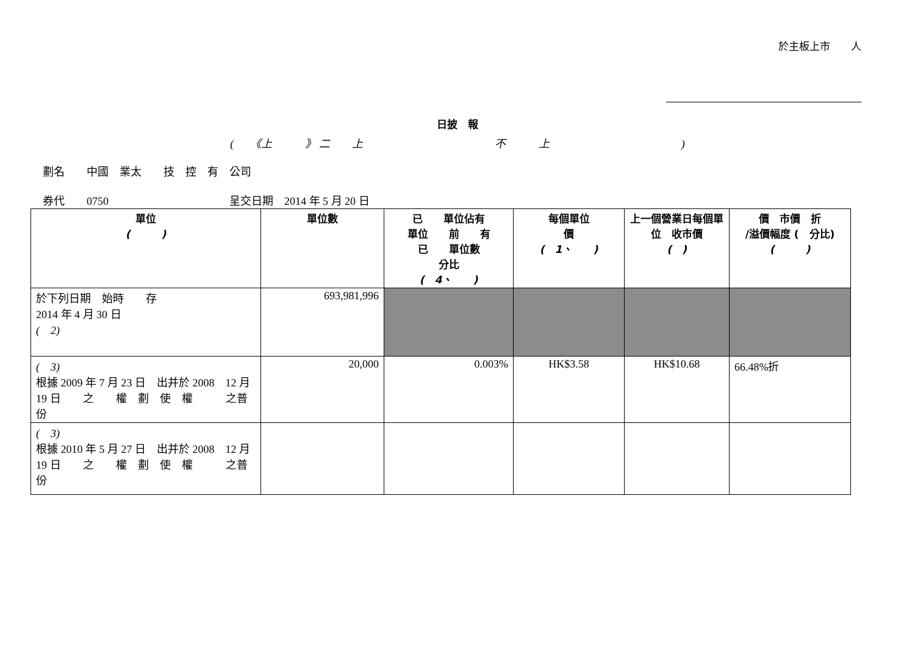於主板上市　　人
日披　報
(　　《上　　　》 二　　上　　　　　　　　　　　　不　　　上　　　　　　　　　　　　)
劃名　　中國　業太　　技　控　有　公司
券代　　0750　　　　　　　　　　　呈交日期　2014 年 5 月 20 日
| 單位 ( ) | 單位數 | 已 單位佔有 單位 前 有 已 單位數 分比 ( 4、 ) | 每個單位 價 ( 1、 ) | 上一個營業日每個單位 收市價 ( ) | 價 市價 折 /溢價幅度 ( 分比) ( ) |
| --- | --- | --- | --- | --- | --- |
| 於下列日期 始時 存 2014 年 4 月 30 日 ( 2) | 693,981,996 | | | | |
| ( 3) 根據 2009 年 7 月 23 日 出并於 2008 12 月 19 日 之 權 劃 使 權 之普 份 | 20,000 | 0.003% | HK$3.58 | HK$10.68 | 66.48%折 |
| ( 3) 根據 2010 年 5 月 27 日 出并於 2008 12 月 19 日 之 權 劃 使 權 之普 份 | | | | | |